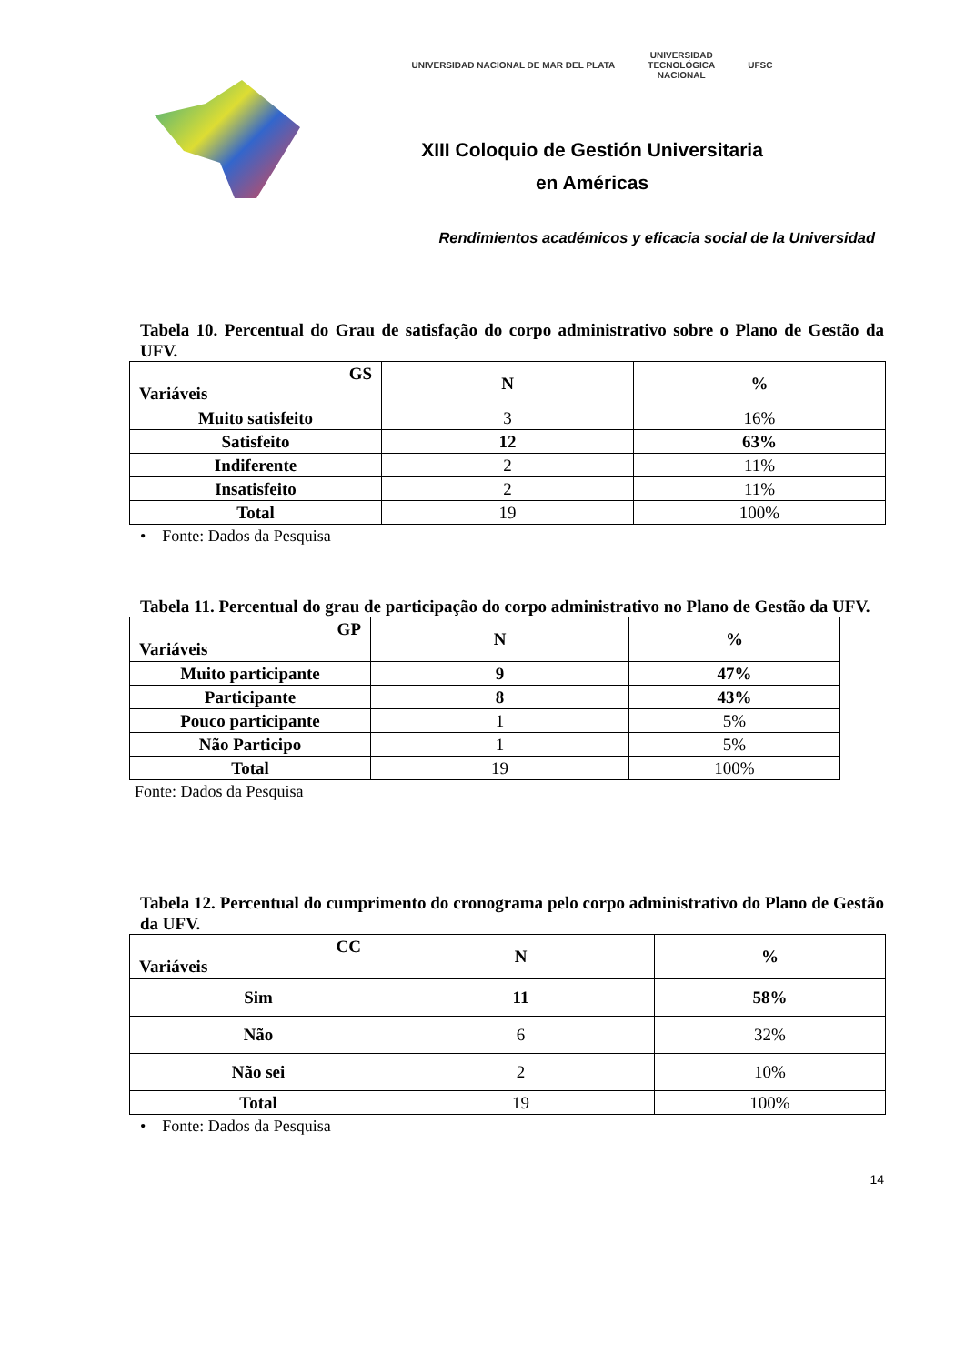UNIVERSIDAD NACIONAL DE MAR DEL PLATA UNIVERSIDAD
TECNOLÓGICA
NACIONAL UFSC
XIII Coloquio de Gestión Universitaria
en Américas
Rendimientos académicos y eficacia social de la Universidad
Tabela 10. Percentual do Grau de satisfação do corpo administrativo sobre o Plano de Gestão da UFV.
| GS Variáveis | N | % |
| --- | --- | --- |
| Muito satisfeito | 3 | 16% |
| Satisfeito | 12 | 63% |
| Indiferente | 2 | 11% |
| Insatisfeito | 2 | 11% |
| Total | 19 | 100% |
• Fonte: Dados da Pesquisa
Tabela 11. Percentual do grau de participação do corpo administrativo no Plano de Gestão da UFV.
| GP Variáveis | N | % |
| --- | --- | --- |
| Muito participante | 9 | 47% |
| Participante | 8 | 43% |
| Pouco participante | 1 | 5% |
| Não Participo | 1 | 5% |
| Total | 19 | 100% |
Fonte: Dados da Pesquisa
Tabela 12. Percentual do cumprimento do cronograma pelo corpo administrativo do Plano de Gestão da UFV.
| CC Variáveis | N | % |
| --- | --- | --- |
| Sim | 11 | 58% |
| Não | 6 | 32% |
| Não sei | 2 | 10% |
| Total | 19 | 100% |
• Fonte: Dados da Pesquisa
14